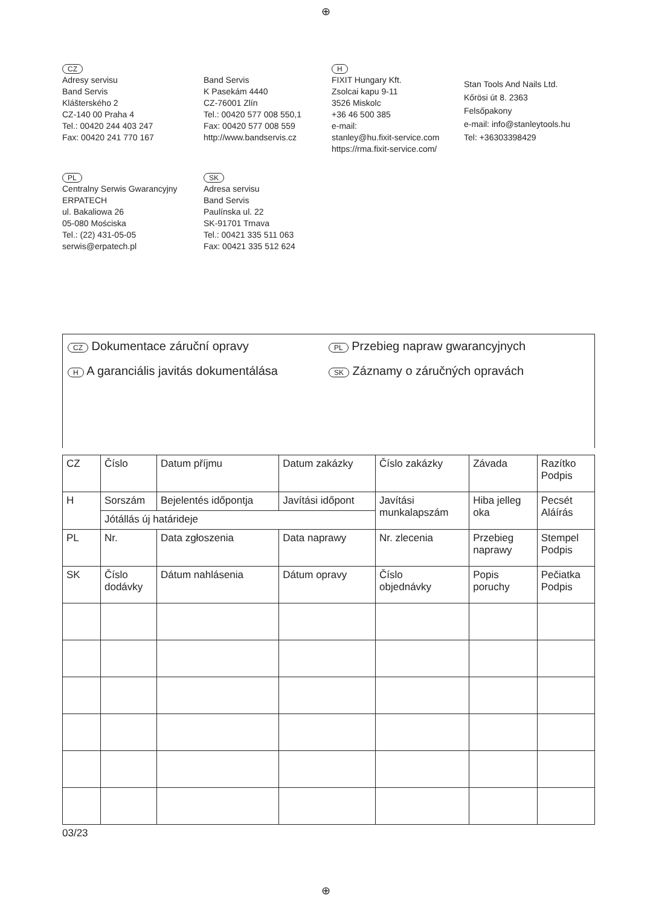⊕
CZ
Adresy servisu
Band Servis
Klášterského 2
CZ-140 00 Praha 4
Tel.: 00420 244 403 247
Fax: 00420 241 770 167
Band Servis
K Pasekám 4440
CZ-76001 Zlín
Tel.: 00420 577 008 550,1
Fax: 00420 577 008 559
http://www.bandservis.cz
H
FIXIT Hungary Kft.
Zsolcai kapu 9-11
3526 Miskolc
+36 46 500 385
e-mail:
stanley@hu.fixit-service.com
https://rma.fixit-service.com/
Stan Tools And Nails Ltd.
Kőrösi út 8. 2363
Felsőpakony
e-mail: info@stanleytools.hu
Tel: +36303398429
PL
Centralny Serwis Gwarancyjny
ERPATECH
ul. Bakaliowa 26
05-080 Mościska
Tel.: (22) 431-05-05
serwis@erpatech.pl
SK
Adresa servisu
Band Servis
Paulínska ul. 22
SK-91701 Trnava
Tel.: 00421 335 511 063
Fax: 00421 335 512 624
CZ Dokumentace záruční opravy
PL Przebieg napraw gwarancyjnych
H A garanciális javitás dokumentálása
SK Záznamy o záručných opravách
| CZ | Číslo | Datum příjmu | Datum zakázky | Číslo zakázky | Závada | Razítko Podpis |
| H | Sorszám | Bejelentés időpontja | Javítási időpont | Javítási munkalapszám | Hiba jelleg oka | Pecsét Aláírás |
| | Jótállás új határideje | | | | | |
| PL | Nr. | Data zgłoszenia | Data naprawy | Nr. zlecenia | Przebieg naprawy | Stempel Podpis |
| SK | Číslo dodávky | Dátum nahlásenia | Dátum opravy | Číslo objednávky | Popis poruchy | Pečiatka Podpis |
03/23
⊕